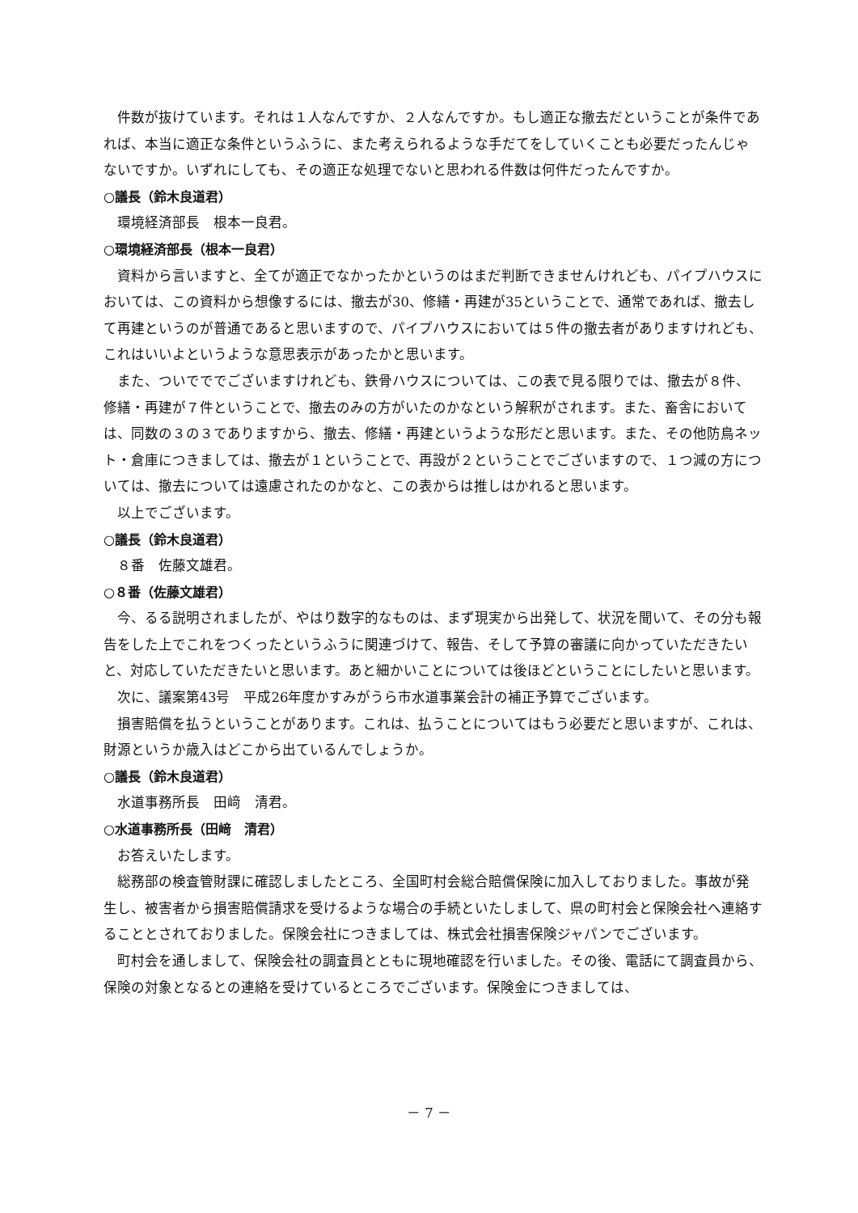件数が抜けています。それは１人なんですか、２人なんですか。もし適正な撤去だということが条件であれば、本当に適正な条件というふうに、また考えられるような手だてをしていくことも必要だったんじゃないですか。いずれにしても、その適正な処理でないと思われる件数は何件だったんですか。
○議長（鈴木良道君）
環境経済部長　根本一良君。
○環境経済部長（根本一良君）
資料から言いますと、全てが適正でなかったかというのはまだ判断できませんけれども、パイプハウスにおいては、この資料から想像するには、撤去が30、修繕・再建が35ということで、通常であれば、撤去して再建というのが普通であると思いますので、パイプハウスにおいては５件の撤去者がありますけれども、これはいいよというような意思表示があったかと思います。
また、ついでででございますけれども、鉄骨ハウスについては、この表で見る限りでは、撤去が８件、修繕・再建が７件ということで、撤去のみの方がいたのかなという解釈がされます。また、畜舎においては、同数の３の３でありますから、撤去、修繕・再建というような形だと思います。また、その他防鳥ネット・倉庫につきましては、撤去が１ということで、再設が２ということでございますので、１つ減の方については、撤去については遠慮されたのかなと、この表からは推しはかれると思います。
以上でございます。
○議長（鈴木良道君）
８番　佐藤文雄君。
○８番（佐藤文雄君）
今、るる説明されましたが、やはり数字的なものは、まず現実から出発して、状況を聞いて、その分も報告をした上でこれをつくったというふうに関連づけて、報告、そして予算の審議に向かっていただきたいと、対応していただきたいと思います。あと細かいことについては後ほどということにしたいと思います。
次に、議案第43号　平成26年度かすみがうら市水道事業会計の補正予算でございます。
損害賠償を払うということがあります。これは、払うことについてはもう必要だと思いますが、これは、財源というか歳入はどこから出ているんでしょうか。
○議長（鈴木良道君）
水道事務所長　田﨑　清君。
○水道事務所長（田﨑　清君）
お答えいたします。
総務部の検査管財課に確認しましたところ、全国町村会総合賠償保険に加入しておりました。事故が発生し、被害者から損害賠償請求を受けるような場合の手続といたしまして、県の町村会と保険会社へ連絡することとされておりました。保険会社につきましては、株式会社損害保険ジャパンでございます。
町村会を通しまして、保険会社の調査員とともに現地確認を行いました。その後、電話にて調査員から、保険の対象となるとの連絡を受けているところでございます。保険金につきましては、
－ 7 －